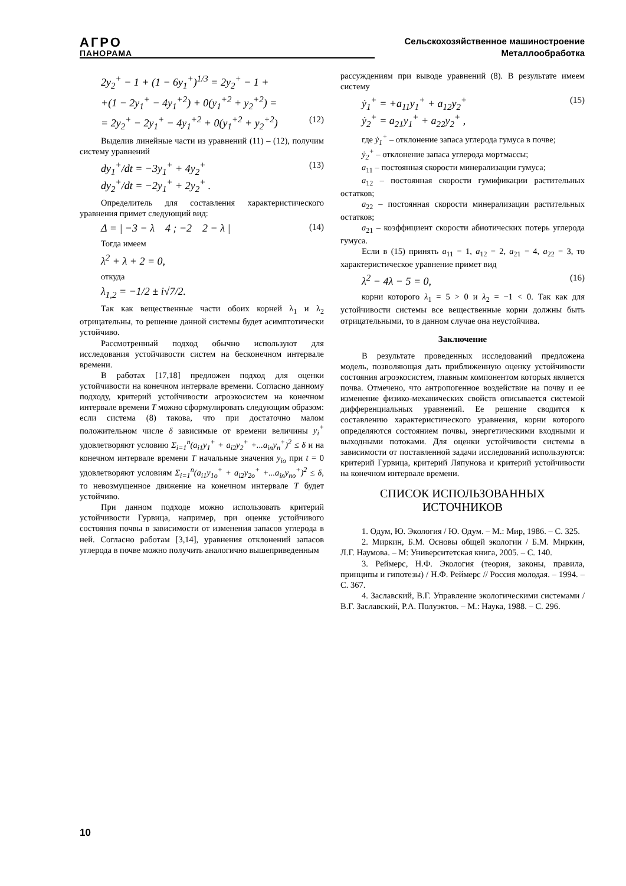АГРО
ПАНОРАМА
Сельскохозяйственное машиностроение
Металлообработка
2y<sub>2</sub><sup>+</sup> − 1 + (1 − 6y<sub>1</sub><sup>+</sup>)<sup>1/3</sup> = 2y<sub>2</sub><sup>+</sup> − 1 +
+(1 − 2y<sub>1</sub><sup>+</sup> − 4y<sub>1</sub><sup>+2</sup>) + 0(y<sub>1</sub><sup>+2</sup> + y<sub>2</sub><sup>+2</sup>) =
= 2y<sub>2</sub><sup>+</sup> − 2y<sub>1</sub><sup>+</sup> − 4y<sub>1</sub><sup>+2</sup> + 0(y<sub>1</sub><sup>+2</sup> + y<sub>2</sub><sup>+2</sup>) (12)
Выделив линейные части из уравнений (11) – (12), получим систему уравнений
dy<sub>1</sub><sup>+</sup>/dt = −3y<sub>1</sub><sup>+</sup> + 4y<sub>2</sub><sup>+</sup>
dy<sub>2</sub><sup>+</sup>/dt = −2y<sub>1</sub><sup>+</sup> + 2y<sub>2</sub><sup>+</sup> . (13)
Определитель для составления характеристического уравнения примет следующий вид:
Δ = | −3 − λ 4 ; −2 2 − λ | (14)
Тогда имеем
λ<sup>2</sup> + λ + 2 = 0,
откуда
λ<sub>1,2</sub> = −1/2 ± i√7/2.
Так как вещественные части обоих корней λ<sub>1</sub> и λ<sub>2</sub> отрицательны, то решение данной системы будет асимптотически устойчиво.
Рассмотренный подход обычно используют для исследования устойчивости систем на бесконечном интервале времени.
В работах [17,18] предложен подход для оценки устойчивости на конечном интервале времени. Согласно данному подходу, критерий устойчивости агроэкосистем на конечном интервале времени T можно сформулировать следующим образом: если система (8) такова, что при достаточно малом положительном числе δ зависимые от времени величины y<sub>i</sub><sup>+</sup> удовлетворяют условию Σ<sub>i=1</sub><sup>n</sup>(a<sub>i1</sub>y<sub>1</sub><sup>+</sup> + a<sub>i2</sub>y<sub>2</sub><sup>+</sup> +...a<sub>in</sub>y<sub>n</sub><sup>+</sup>)<sup>2</sup> ≤ δ и на конечном интервале времени T начальные значения y<sub>io</sub> при t = 0 удовлетворяют условиям Σ<sub>i=1</sub><sup>n</sup>(a<sub>i1</sub>y<sub>1o</sub><sup>+</sup> + a<sub>i2</sub>y<sub>2o</sub><sup>+</sup> +...a<sub>in</sub>y<sub>no</sub><sup>+</sup>)<sup>2</sup> ≤ δ, то невозмущенное движение на конечном интервале T будет устойчиво.
При данном подходе можно использовать критерий устойчивости Гурвица, например, при оценке устойчивого состояния почвы в зависимости от изменения запасов углерода в ней. Согласно работам [3,14], уравнения отклонений запасов углерода в почве можно получить аналогично вышеприведенным
рассуждениям при выводе уравнений (8). В результате имеем систему
ẏ<sub>1</sub><sup>+</sup> = +a<sub>11</sub>y<sub>1</sub><sup>+</sup> + a<sub>12</sub>y<sub>2</sub><sup>+</sup>
ẏ<sub>2</sub><sup>+</sup> = a<sub>21</sub>y<sub>1</sub><sup>+</sup> + a<sub>22</sub>y<sub>2</sub><sup>+</sup> , (15)
где ẏ<sub>1</sub><sup>+</sup> – отклонение запаса углерода гумуса в почве;
ẏ<sub>2</sub><sup>+</sup> – отклонение запаса углерода мортмассы;
a<sub>11</sub> – постоянная скорости минерализации гумуса;
a<sub>12</sub> – постоянная скорости гумификации растительных остатков;
a<sub>22</sub> – постоянная скорости минерализации растительных остатков;
a<sub>21</sub> – коэффициент скорости абиотических потерь углерода гумуса.
Если в (15) принять a<sub>11</sub> = 1, a<sub>12</sub> = 2, a<sub>21</sub> = 4, a<sub>22</sub> = 3, то характеристическое уравнение примет вид
λ<sup>2</sup> − 4λ − 5 = 0, (16)
корни которого λ<sub>1</sub> = 5 > 0 и λ<sub>2</sub> = −1 < 0. Так как для устойчивости системы все вещественные корни должны быть отрицательными, то в данном случае она неустойчива.
Заключение
В результате проведенных исследований предложена модель, позволяющая дать приближенную оценку устойчивости состояния агроэкосистем, главным компонентом которых является почва. Отмечено, что антропогенное воздействие на почву и ее изменение физико-механических свойств описывается системой дифференциальных уравнений. Ее решение сводится к составлению характеристического уравнения, корни которого определяются состоянием почвы, энергетическими входными и выходными потоками. Для оценки устойчивости системы в зависимости от поставленной задачи исследований используются: критерий Гурвица, критерий Ляпунова и критерий устойчивости на конечном интервале времени.
СПИСОК ИСПОЛЬЗОВАННЫХ
ИСТОЧНИКОВ
1. Одум, Ю. Экология / Ю. Одум. – М.: Мир, 1986. – С. 325.
2. Миркин, Б.М. Основы общей экологии / Б.М. Миркин, Л.Г. Наумова. – М: Университетская книга, 2005. – С. 140.
3. Реймерс, Н.Ф. Экология (теория, законы, правила, принципы и гипотезы) / Н.Ф. Реймерс // Россия молодая. – 1994. – С. 367.
4. Заславский, В.Г. Управление экологическими системами / В.Г. Заславский, Р.А. Полуэктов. – М.: Наука, 1988. – С. 296.
10